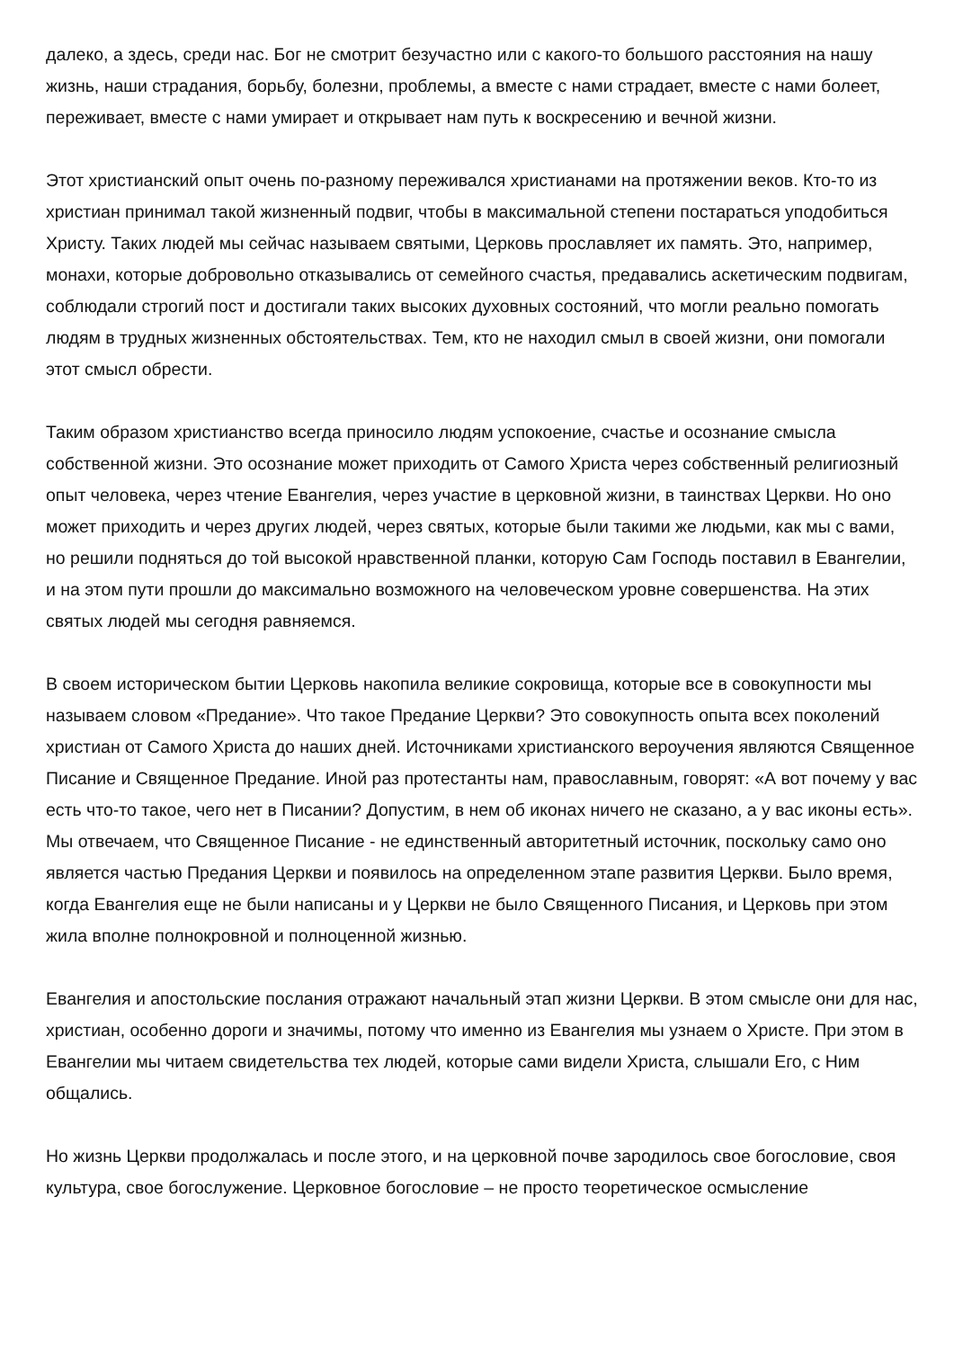далеко, а здесь, среди нас. Бог не смотрит безучастно или с какого-то большого расстояния на нашу жизнь, наши страдания, борьбу, болезни, проблемы, а вместе с нами страдает, вместе с нами болеет, переживает, вместе с нами умирает и открывает нам путь к воскресению и вечной жизни.
Этот христианский опыт очень по-разному переживался христианами на протяжении веков. Кто-то из христиан принимал такой жизненный подвиг, чтобы в максимальной степени постараться уподобиться Христу. Таких людей мы сейчас называем святыми, Церковь прославляет их память. Это, например, монахи, которые добровольно отказывались от семейного счастья, предавались аскетическим подвигам, соблюдали строгий пост и достигали таких высоких духовных состояний, что могли реально помогать людям в трудных жизненных обстоятельствах. Тем, кто не находил смыл в своей жизни, они помогали этот смысл обрести.
Таким образом христианство всегда приносило людям успокоение, счастье и осознание смысла собственной жизни. Это осознание может приходить от Самого Христа через собственный религиозный опыт человека, через чтение Евангелия, через участие в церковной жизни, в таинствах Церкви. Но оно может приходить и через других людей, через святых, которые были такими же людьми, как мы с вами, но решили подняться до той высокой нравственной планки, которую Сам Господь поставил в Евангелии, и на этом пути прошли до максимально возможного на человеческом уровне совершенства. На этих святых людей мы сегодня равняемся.
В своем историческом бытии Церковь накопила великие сокровища, которые все в совокупности мы называем словом «Предание». Что такое Предание Церкви? Это совокупность опыта всех поколений христиан от Самого Христа до наших дней. Источниками христианского вероучения являются Священное Писание и Священное Предание. Иной раз протестанты нам, православным, говорят: «А вот почему у вас есть что-то такое, чего нет в Писании? Допустим, в нем об иконах ничего не сказано, а у вас иконы есть». Мы отвечаем, что Священное Писание - не единственный авторитетный источник, поскольку само оно является частью Предания Церкви и появилось на определенном этапе развития Церкви. Было время, когда Евангелия еще не были написаны и у Церкви не было Священного Писания, и Церковь при этом жила вполне полнокровной и полноценной жизнью.
Евангелия и апостольские послания отражают начальный этап жизни Церкви. В этом смысле они для нас, христиан, особенно дороги и значимы, потому что именно из Евангелия мы узнаем о Христе. При этом в Евангелии мы читаем свидетельства тех людей, которые сами видели Христа, слышали Его, с Ним общались.
Но жизнь Церкви продолжалась и после этого, и на церковной почве зародилось свое богословие, своя культура, свое богослужение. Церковное богословие – не просто теоретическое осмысление